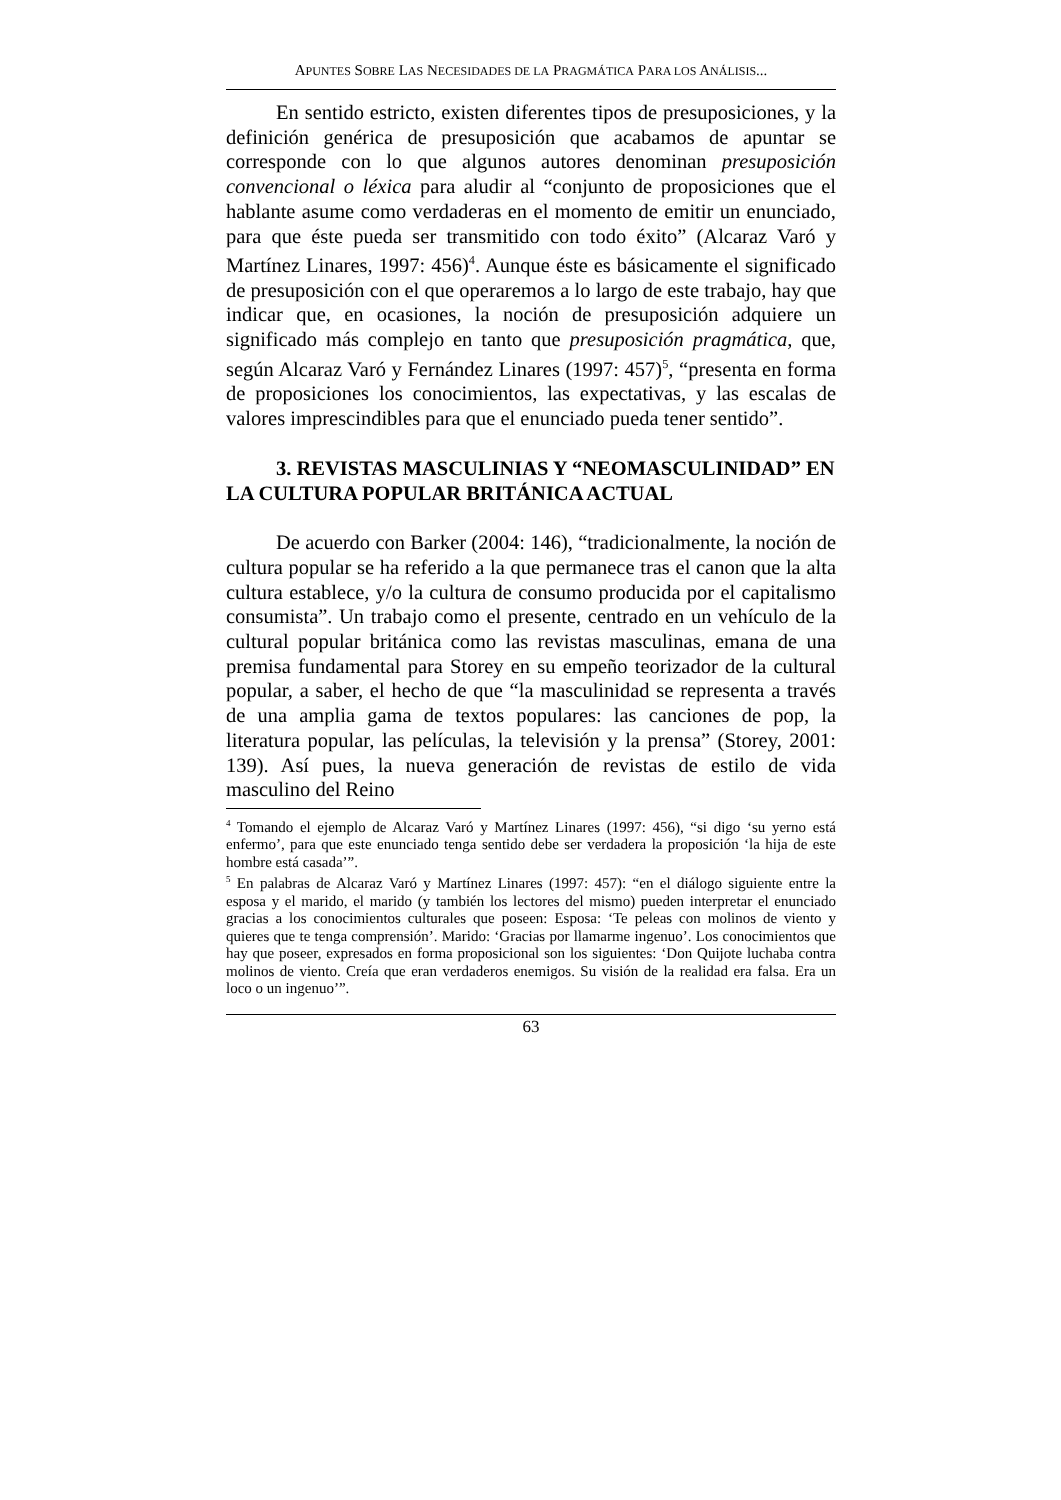APUNTES SOBRE LAS NECESIDADES DE LA PRAGMÁTICA PARA LOS ANÁLISIS...
En sentido estricto, existen diferentes tipos de presuposiciones, y la definición genérica de presuposición que acabamos de apuntar se corresponde con lo que algunos autores denominan presuposición convencional o léxica para aludir al “conjunto de proposiciones que el hablante asume como verdaderas en el momento de emitir un enunciado, para que éste pueda ser transmitido con todo éxito” (Alcaraz Varó y Martínez Linares, 1997: 456)<sup>4</sup>. Aunque éste es básicamente el significado de presuposición con el que operaremos a lo largo de este trabajo, hay que indicar que, en ocasiones, la noción de presuposición adquiere un significado más complejo en tanto que presuposición pragmática, que, según Alcaraz Varó y Fernández Linares (1997: 457)<sup>5</sup>, “presenta en forma de proposiciones los conocimientos, las expectativas, y las escalas de valores imprescindibles para que el enunciado pueda tener sentido”.
3. REVISTAS MASCULINIAS Y “NEOMASCULINIDAD” EN LA CULTURA POPULAR BRITÁNICA ACTUAL
De acuerdo con Barker (2004: 146), “tradicionalmente, la noción de cultura popular se ha referido a la que permanece tras el canon que la alta cultura establece, y/o la cultura de consumo producida por el capitalismo consumista”. Un trabajo como el presente, centrado en un vehículo de la cultural popular británica como las revistas masculinas, emana de una premisa fundamental para Storey en su empeño teorizador de la cultural popular, a saber, el hecho de que “la masculinidad se representa a través de una amplia gama de textos populares: las canciones de pop, la literatura popular, las películas, la televisión y la prensa” (Storey, 2001: 139). Así pues, la nueva generación de revistas de estilo de vida masculino del Reino
<sup>4</sup> Tomando el ejemplo de Alcaraz Varó y Martínez Linares (1997: 456), “si digo ‘su yerno está enfermo’, para que este enunciado tenga sentido debe ser verdadera la proposición ‘la hija de este hombre está casada’”.
<sup>5</sup> En palabras de Alcaraz Varó y Martínez Linares (1997: 457): “en el diálogo siguiente entre la esposa y el marido, el marido (y también los lectores del mismo) pueden interpretar el enunciado gracias a los conocimientos culturales que poseen: Esposa: ‘Te peleas con molinos de viento y quieres que te tenga comprensión’. Marido: ‘Gracias por llamarme ingenuo’. Los conocimientos que hay que poseer, expresados en forma proposicional son los siguientes: ‘Don Quijote luchaba contra molinos de viento. Creía que eran verdaderos enemigos. Su visión de la realidad era falsa. Era un loco o un ingenuo’”.
63